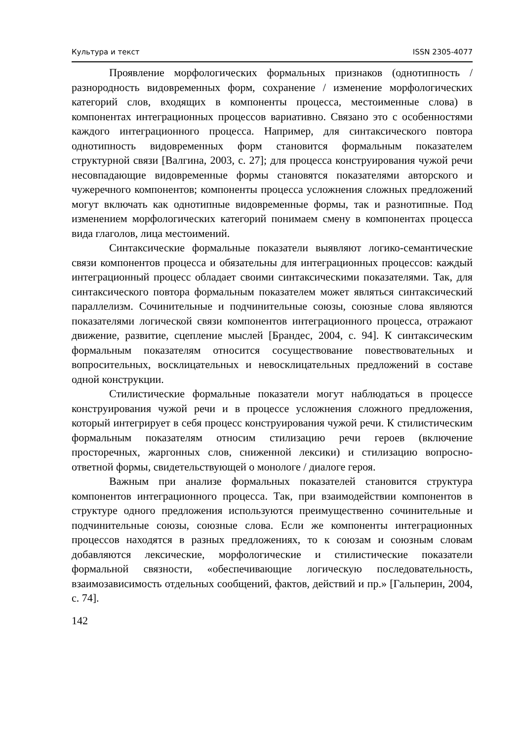Культура и текст ISSN 2305-4077
Проявление морфологических формальных признаков (однотипность / разнородность видовременных форм, сохранение / изменение морфологических категорий слов, входящих в компоненты процесса, местоименные слова) в компонентах интеграционных процессов вариативно. Связано это с особенностями каждого интеграционного процесса. Например, для синтаксического повтора однотипность видовременных форм становится формальным показателем структурной связи [Валгина, 2003, с. 27]; для процесса конструирования чужой речи несовпадающие видовременные формы становятся показателями авторского и чужеречного компонентов; компоненты процесса усложнения сложных предложений могут включать как однотипные видовременные формы, так и разнотипные. Под изменением морфологических категорий понимаем смену в компонентах процесса вида глаголов, лица местоимений.
Синтаксические формальные показатели выявляют логико-семантические связи компонентов процесса и обязательны для интеграционных процессов: каждый интеграционный процесс обладает своими синтаксическими показателями. Так, для синтаксического повтора формальным показателем может являться синтаксический параллелизм. Сочинительные и подчинительные союзы, союзные слова являются показателями логической связи компонентов интеграционного процесса, отражают движение, развитие, сцепление мыслей [Брандес, 2004, с. 94]. К синтаксическим формальным показателям относится сосуществование повествовательных и вопросительных, восклицательных и невосклицательных предложений в составе одной конструкции.
Стилистические формальные показатели могут наблюдаться в процессе конструирования чужой речи и в процессе усложнения сложного предложения, который интегрирует в себя процесс конструирования чужой речи. К стилистическим формальным показателям относим стилизацию речи героев (включение просторечных, жаргонных слов, сниженной лексики) и стилизацию вопросно-ответной формы, свидетельствующей о монологе / диалоге героя.
Важным при анализе формальных показателей становится структура компонентов интеграционного процесса. Так, при взаимодействии компонентов в структуре одного предложения используются преимущественно сочинительные и подчинительные союзы, союзные слова. Если же компоненты интеграционных процессов находятся в разных предложениях, то к союзам и союзным словам добавляются лексические, морфологические и стилистические показатели формальной связности, «обеспечивающие логическую последовательность, взаимозависимость отдельных сообщений, фактов, действий и пр.» [Гальперин, 2004, с. 74].
142